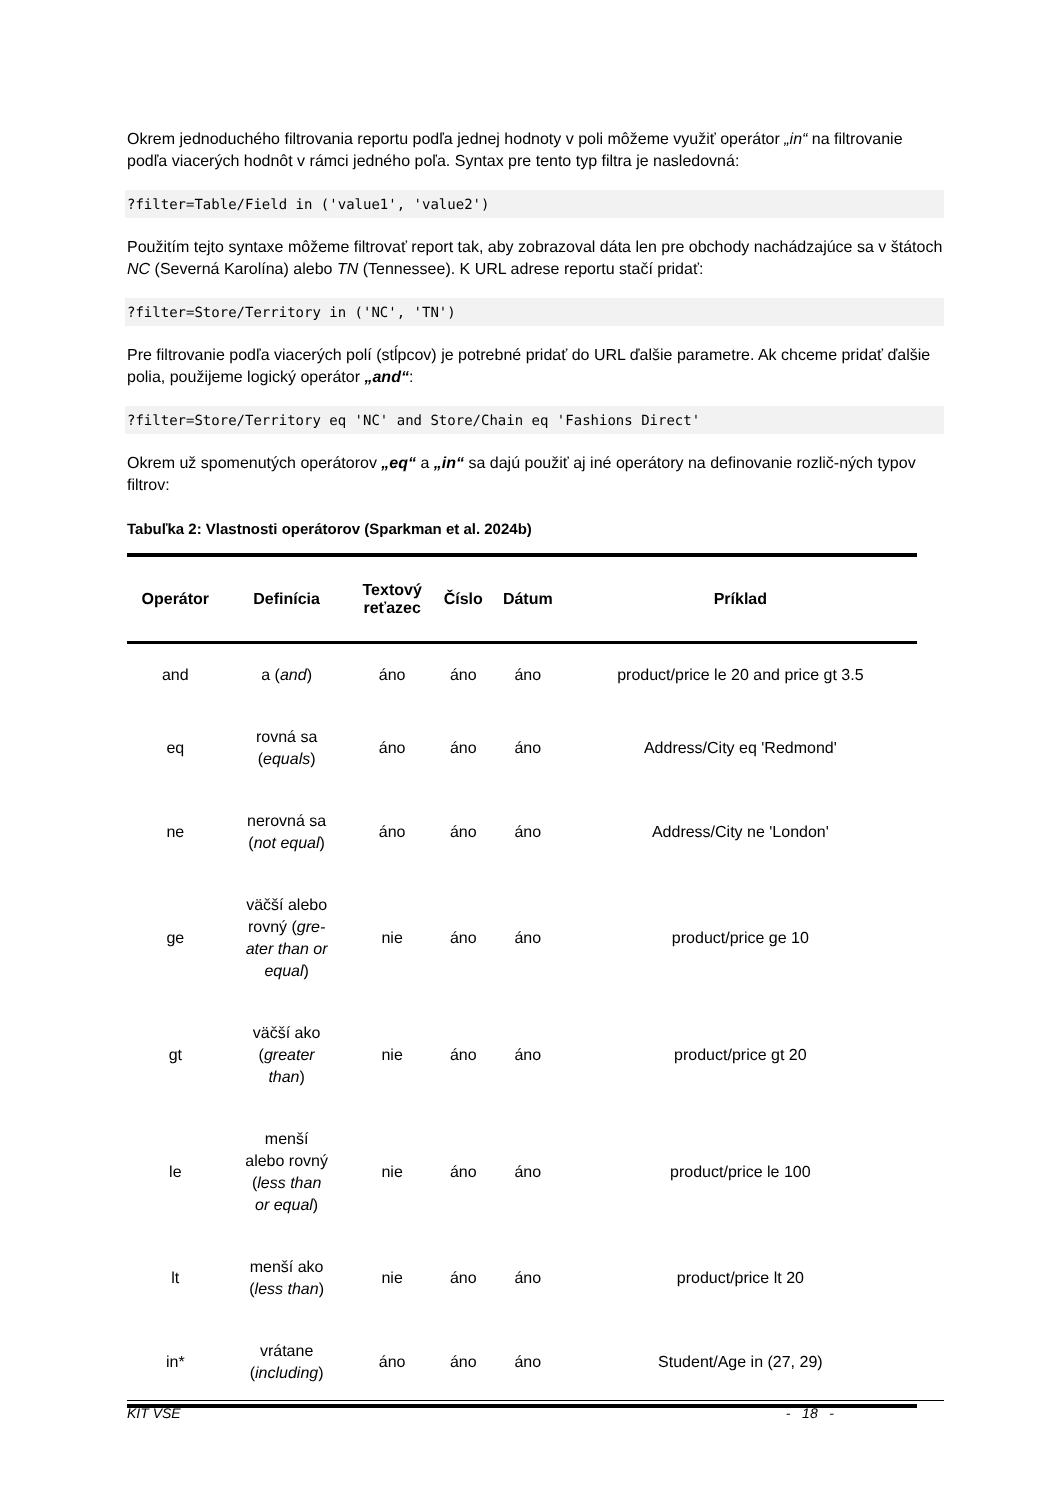Okrem jednoduchého filtrovania reportu podľa jednej hodnoty v poli môžeme využiť operátor „in“ na filtrovanie podľa viacerých hodnôt v rámci jedného poľa. Syntax pre tento typ filtra je nasledovná:
?filter=Table/Field in ('value1', 'value2')
Použitím tejto syntaxe môžeme filtrovať report tak, aby zobrazoval dáta len pre obchody nachádzajúce sa v štátoch NC (Severná Karolína) alebo TN (Tennessee). K URL adrese reportu stačí pridať:
?filter=Store/Territory in ('NC', 'TN')
Pre filtrovanie podľa viacerých polí (stĺpcov) je potrebné pridať do URL ďalšie parametre. Ak chceme pridať ďalšie polia, použijeme logický operátor „and“:
?filter=Store/Territory eq 'NC' and Store/Chain eq 'Fashions Direct'
Okrem už spomenutých operátorov „eq“ a „in“ sa dajú použiť aj iné operátory na definovanie rozlič-ných typov filtrov:
Tabuľka 2: Vlastnosti operátorov (Sparkman et al. 2024b)
| Operátor | Definícia | Textový reťazec | Číslo | Dátum | Príklad |
| --- | --- | --- | --- | --- | --- |
| and | a ( and ) | áno | áno | áno | product/price le 20 and price gt 3.5 |
| eq | rovná sa ( equals ) | áno | áno | áno | Address/City eq 'Redmond' |
| ne | nerovná sa ( not equal ) | áno | áno | áno | Address/City ne 'London' |
| ge | väčší alebo rovný ( gre- ater than or equal ) | nie | áno | áno | product/price ge 10 |
| gt | väčší ako ( greater than ) | nie | áno | áno | product/price gt 20 |
| le | menší alebo rovný ( less than or equal ) | nie | áno | áno | product/price le 100 |
| lt | menší ako ( less than ) | nie | áno | áno | product/price lt 20 |
| in* | vrátane ( including ) | áno | áno | áno | Student/Age in (27, 29) |
KIT VŠE - 18 -